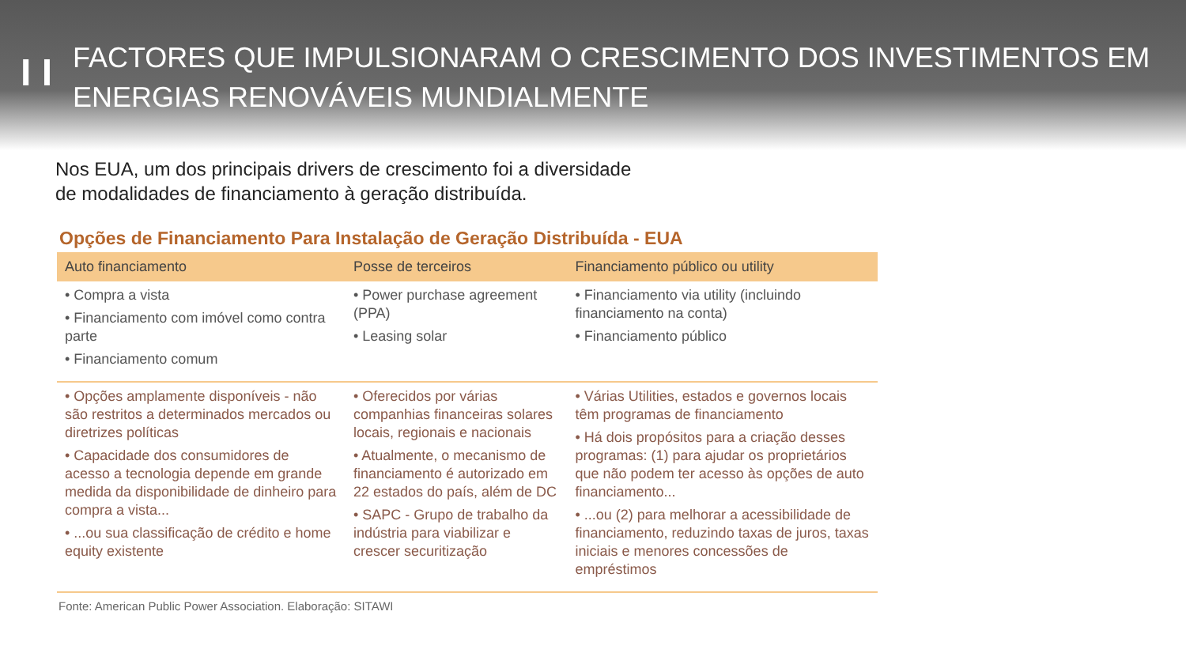I I
FACTORES QUE IMPULSIONARAM O CRESCIMENTO DOS INVESTIMENTOS EM
ENERGIAS RENOVÁVEIS MUNDIALMENTE
Nos EUA, um dos principais drivers de crescimento foi a diversidade
de modalidades de financiamento à geração distribuída.
Opções de Financiamento Para Instalação de Geração Distribuída - EUA
| Auto financiamento | Posse de terceiros | Financiamento público ou utility |
| --- | --- | --- |
| • Compra a vista • Financiamento com imóvel como contra parte • Financiamento comum | • Power purchase agreement (PPA) • Leasing solar | • Financiamento via utility (incluindo financiamento na conta) • Financiamento público |
| • Opções amplamente disponíveis - não são restritos a determinados mercados ou diretrizes políticas • Capacidade dos consumidores de acesso a tecnologia depende em grande medida da disponibilidade de dinheiro para compra a vista... • ...ou sua classificação de crédito e home equity existente | • Oferecidos por várias companhias financeiras solares locais, regionais e nacionais • Atualmente, o mecanismo de financiamento é autorizado em 22 estados do país, além de DC • SAPC - Grupo de trabalho da indústria para viabilizar e crescer securitização | • Várias Utilities, estados e governos locais têm programas de financiamento • Há dois propósitos para a criação desses programas: (1) para ajudar os proprietários que não podem ter acesso às opções de auto financiamento... • ...ou (2) para melhorar a acessibilidade de financiamento, reduzindo taxas de juros, taxas iniciais e menores concessões de empréstimos |
Fonte: American Public Power Association. Elaboração: SITAWI